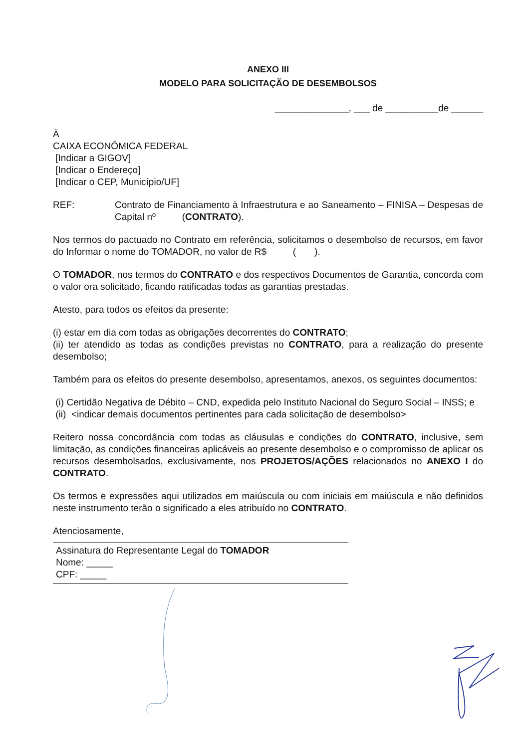ANEXO III
MODELO PARA SOLICITAÇÃO DE DESEMBOLSOS
______________, ___ de __________de ______
À
CAIXA ECONÔMICA FEDERAL
[Indicar a GIGOV]
[Indicar o Endereço]
[Indicar o CEP, Município/UF]
REF: Contrato de Financiamento à Infraestrutura e ao Saneamento – FINISA – Despesas de Capital nº (CONTRATO).
Nos termos do pactuado no Contrato em referência, solicitamos o desembolso de recursos, em favor do Informar o nome do TOMADOR, no valor de R$ ( ).
O TOMADOR, nos termos do CONTRATO e dos respectivos Documentos de Garantia, concorda com o valor ora solicitado, ficando ratificadas todas as garantias prestadas.
Atesto, para todos os efeitos da presente:
(i) estar em dia com todas as obrigações decorrentes do CONTRATO;
(ii) ter atendido as todas as condições previstas no CONTRATO, para a realização do presente desembolso;
Também para os efeitos do presente desembolso, apresentamos, anexos, os seguintes documentos:
(i) Certidão Negativa de Débito – CND, expedida pelo Instituto Nacional do Seguro Social – INSS; e
(ii) <indicar demais documentos pertinentes para cada solicitação de desembolso>
Reitero nossa concordância com todas as cláusulas e condições do CONTRATO, inclusive, sem limitação, as condições financeiras aplicáveis ao presente desembolso e o compromisso de aplicar os recursos desembolsados, exclusivamente, nos PROJETOS/AÇÕES relacionados no ANEXO I do CONTRATO.
Os termos e expressões aqui utilizados em maiúscula ou com iniciais em maiúscula e não definidos neste instrumento terão o significado a eles atribuído no CONTRATO.
Atenciosamente,
Assinatura do Representante Legal do TOMADOR
Nome: _____
CPF: _____